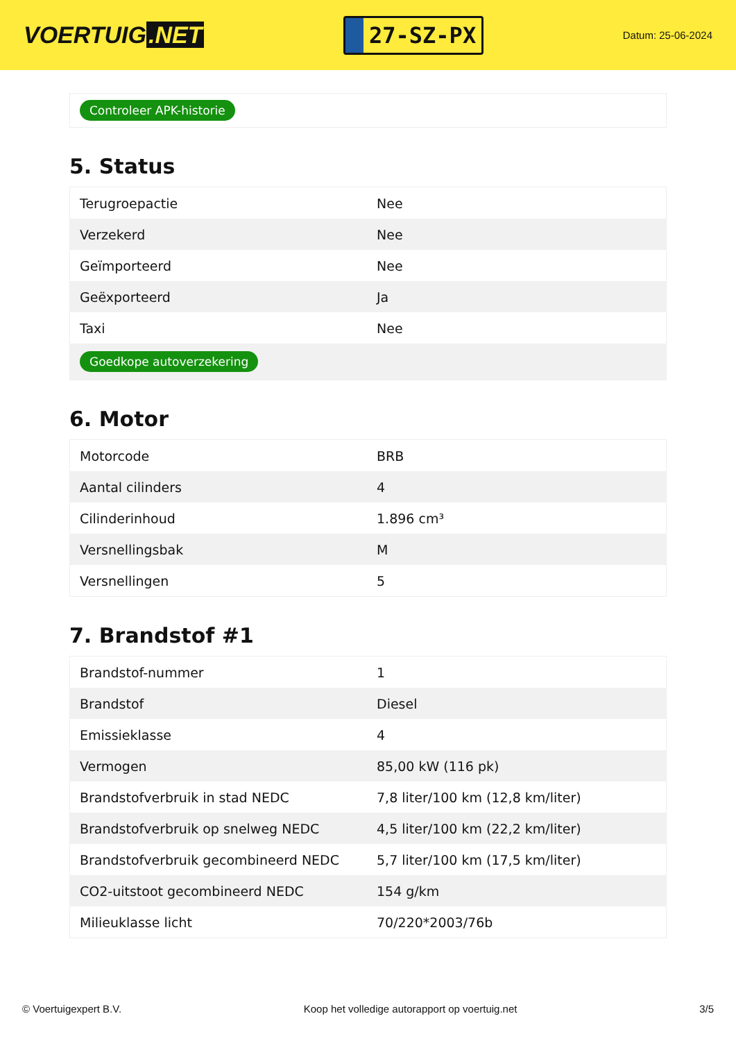VOERTUIG.NET
27-SZ-PX
Datum: 25-06-2024
Controleer APK-historie
5. Status
| Terugroepactie | Nee |
| Verzekerd | Nee |
| Geïmporteerd | Nee |
| Geëxporteerd | Ja |
| Taxi | Nee |
| Goedkope autoverzekering | |
6. Motor
| Motorcode | BRB |
| Aantal cilinders | 4 |
| Cilinderinhoud | 1.896 cm³ |
| Versnellingsbak | M |
| Versnellingen | 5 |
7. Brandstof #1
| Brandstof-nummer | 1 |
| Brandstof | Diesel |
| Emissieklasse | 4 |
| Vermogen | 85,00 kW (116 pk) |
| Brandstofverbruik in stad NEDC | 7,8 liter/100 km (12,8 km/liter) |
| Brandstofverbruik op snelweg NEDC | 4,5 liter/100 km (22,2 km/liter) |
| Brandstofverbruik gecombineerd NEDC | 5,7 liter/100 km (17,5 km/liter) |
| CO2-uitstoot gecombineerd NEDC | 154 g/km |
| Milieuklasse licht | 70/220*2003/76b |
© Voertuigexpert B.V. Koop het volledige autorapport op voertuig.net 3/5